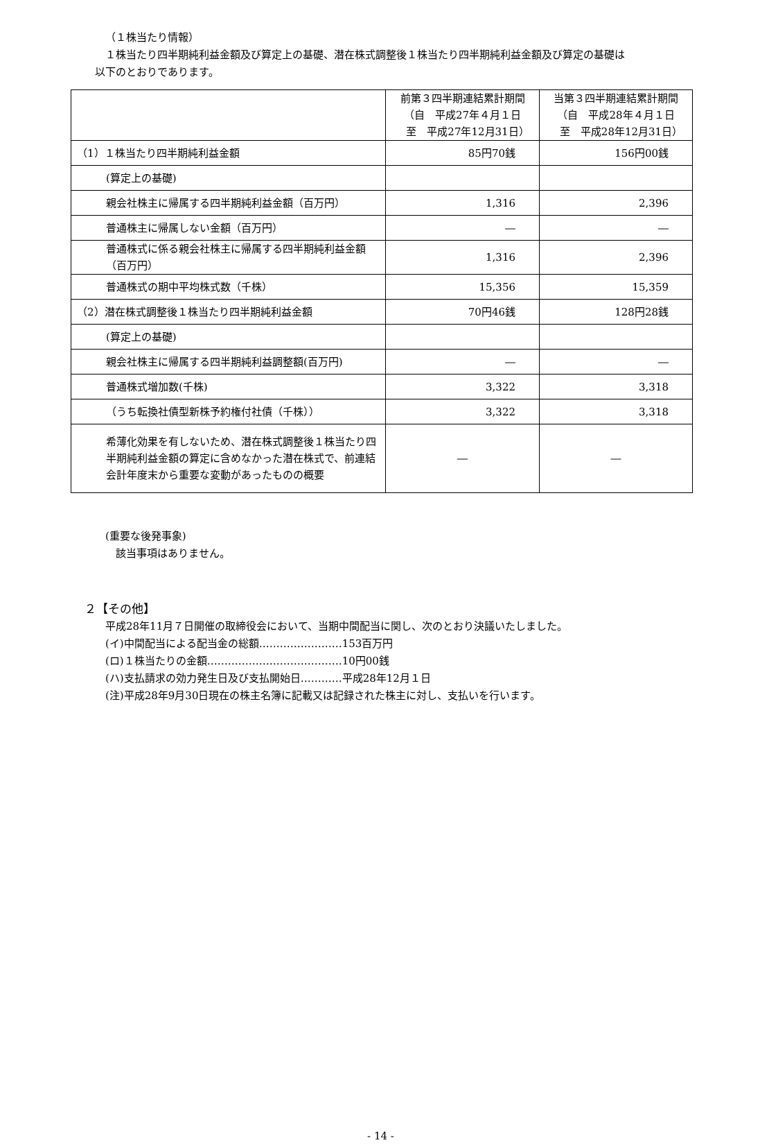（１株当たり情報）
１株当たり四半期純利益金額及び算定上の基礎、潜在株式調整後１株当たり四半期純利益金額及び算定の基礎は
以下のとおりであります。
| | 前第３四半期連結累計期間 （自 平成27年４月１日 至 平成27年12月31日） | 当第３四半期連結累計期間 （自 平成28年４月１日 至 平成28年12月31日） |
| --- | --- | --- |
| （1）１株当たり四半期純利益金額 | 85円70銭 | 156円00銭 |
| (算定上の基礎) | | |
| 親会社株主に帰属する四半期純利益金額（百万円） | 1,316 | 2,396 |
| 普通株主に帰属しない金額（百万円） | ― | ― |
| 普通株式に係る親会社株主に帰属する四半期純利益金額（百万円） | 1,316 | 2,396 |
| 普通株式の期中平均株式数（千株） | 15,356 | 15,359 |
| （2）潜在株式調整後１株当たり四半期純利益金額 | 70円46銭 | 128円28銭 |
| (算定上の基礎) | | |
| 親会社株主に帰属する四半期純利益調整額(百万円) | ― | ― |
| 普通株式増加数(千株) | 3,322 | 3,318 |
| （うち転換社債型新株予約権付社債（千株）） | 3,322 | 3,318 |
| 希薄化効果を有しないため、潜在株式調整後１株当たり四半期純利益金額の算定に含めなかった潜在株式で、前連結会計年度末から重要な変動があったものの概要 | ― | ― |
(重要な後発事象)
該当事項はありません。
２【その他】
平成28年11月７日開催の取締役会において、当期中間配当に関し、次のとおり決議いたしました。
(イ)中間配当による配当金の総額……………………153百万円
(ロ)１株当たりの金額…………………………………10円00銭
(ハ)支払請求の効力発生日及び支払開始日…………平成28年12月１日
(注)平成28年9月30日現在の株主名簿に記載又は記録された株主に対し、支払いを行います。
- 14 -